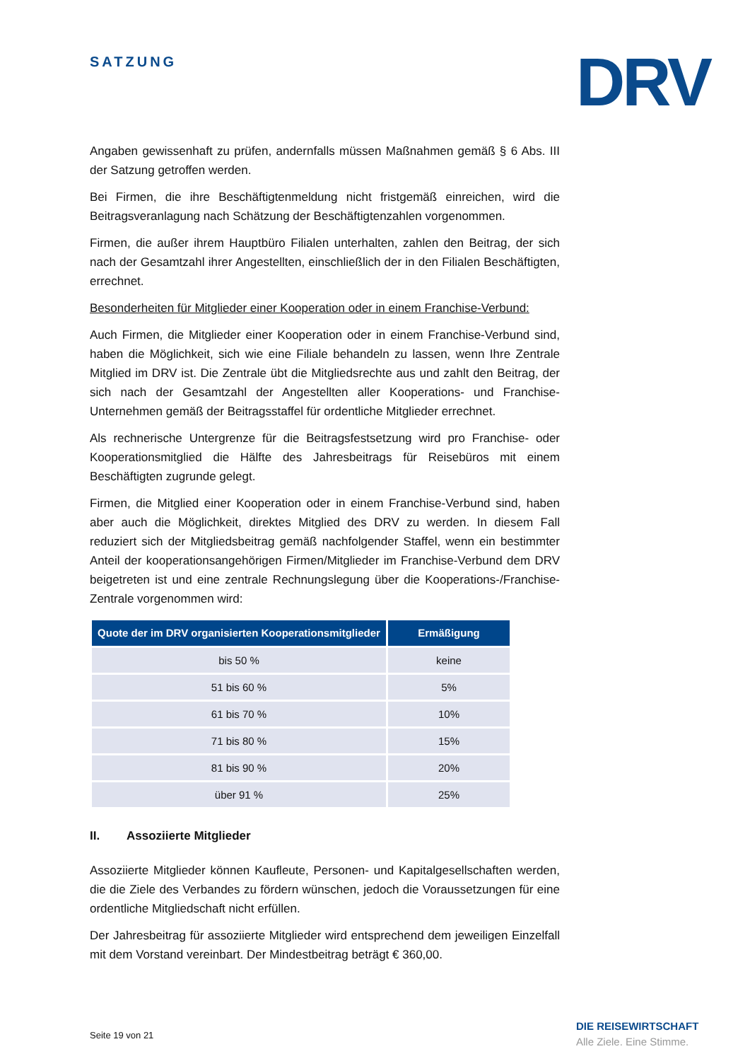SATZUNG DRV
Angaben gewissenhaft zu prüfen, andernfalls müssen Maßnahmen gemäß § 6 Abs. III der Satzung getroffen werden.
Bei Firmen, die ihre Beschäftigtenmeldung nicht fristgemäß einreichen, wird die Beitragsveranlagung nach Schätzung der Beschäftigtenzahlen vorgenommen.
Firmen, die außer ihrem Hauptbüro Filialen unterhalten, zahlen den Beitrag, der sich nach der Gesamtzahl ihrer Angestellten, einschließlich der in den Filialen Beschäftigten, errechnet.
Besonderheiten für Mitglieder einer Kooperation oder in einem Franchise-Verbund:
Auch Firmen, die Mitglieder einer Kooperation oder in einem Franchise-Verbund sind, haben die Möglichkeit, sich wie eine Filiale behandeln zu lassen, wenn Ihre Zentrale Mitglied im DRV ist. Die Zentrale übt die Mitgliedsrechte aus und zahlt den Beitrag, der sich nach der Gesamtzahl der Angestellten aller Kooperations- und Franchise-Unternehmen gemäß der Beitragsstaffel für ordentliche Mitglieder errechnet.
Als rechnerische Untergrenze für die Beitragsfestsetzung wird pro Franchise- oder Kooperationsmitglied die Hälfte des Jahresbeitrags für Reisebüros mit einem Beschäftigten zugrunde gelegt.
Firmen, die Mitglied einer Kooperation oder in einem Franchise-Verbund sind, haben aber auch die Möglichkeit, direktes Mitglied des DRV zu werden. In diesem Fall reduziert sich der Mitgliedsbeitrag gemäß nachfolgender Staffel, wenn ein bestimmter Anteil der kooperationsangehörigen Firmen/Mitglieder im Franchise-Verbund dem DRV beigetreten ist und eine zentrale Rechnungslegung über die Kooperations-/Franchise-Zentrale vorgenommen wird:
| Quote der im DRV organisierten Kooperationsmitglieder | Ermäßigung |
| --- | --- |
| bis 50 % | keine |
| 51 bis 60 % | 5% |
| 61 bis 70 % | 10% |
| 71 bis 80 % | 15% |
| 81 bis 90 % | 20% |
| über 91 % | 25% |
II. Assoziierte Mitglieder
Assoziierte Mitglieder können Kaufleute, Personen- und Kapitalgesellschaften werden, die die Ziele des Verbandes zu fördern wünschen, jedoch die Voraussetzungen für eine ordentliche Mitgliedschaft nicht erfüllen.
Der Jahresbeitrag für assoziierte Mitglieder wird entsprechend dem jeweiligen Einzelfall mit dem Vorstand vereinbart. Der Mindestbeitrag beträgt € 360,00.
Seite 19 von 21
DIE REISEWIRTSCHAFT
Alle Ziele. Eine Stimme.